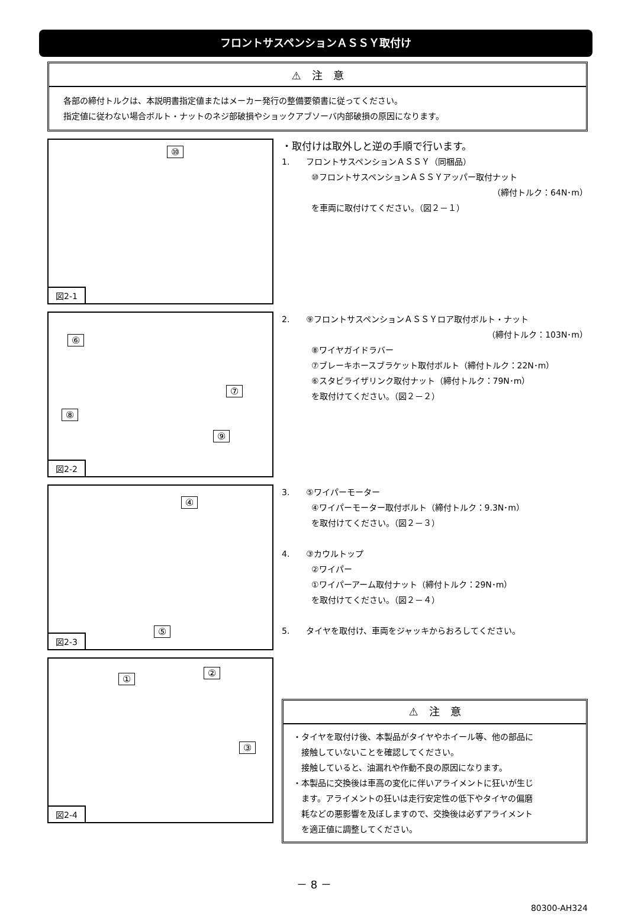フロントサスペンションＡＳＳＹ取付け
⚠　注　意
各部の締付トルクは、本説明書指定値またはメーカー発行の整備要領書に従ってください。
指定値に従わない場合ボルト・ナットのネジ部破損やショックアブソーバ内部破損の原因になります。
⑩
図2-1
・取付けは取外しと逆の手順で行います。
1.　　フロントサスペンションＡＳＳＹ（同梱品）
⑩フロントサスペンションＡＳＳＹアッパー取付ナット
（締付トルク：64N･m）
を車両に取付けてください。（図２－１）
⑥
⑦
⑧
⑨
図2-2
2.　　⑨フロントサスペンションＡＳＳＹロア取付ボルト・ナット
（締付トルク：103N･m）
⑧ワイヤガイドラバー
⑦ブレーキホースブラケット取付ボルト（締付トルク：22N･m）
⑥スタビライザリンク取付ナット（締付トルク：79N･m）
を取付けてください。（図２－２）
④
⑤
図2-3
3.　　⑤ワイパーモーター
④ワイパーモーター取付ボルト（締付トルク：9.3N･m）
を取付けてください。（図２－３）
4.　　③カウルトップ
②ワイパー
①ワイパーアーム取付ナット（締付トルク：29N･m）
を取付けてください。（図２－４）
5.　　タイヤを取付け、車両をジャッキからおろしてください。
①
②
③
図2-4
⚠　注　意
・タイヤを取付け後、本製品がタイヤやホイール等、他の部品に
　接触していないことを確認してください。
　接触していると、油漏れや作動不良の原因になります。
・本製品に交換後は車高の変化に伴いアライメントに狂いが生じ
　ます。アライメントの狂いは走行安定性の低下やタイヤの偏磨
　耗などの悪影響を及ぼしますので、交換後は必ずアライメント
　を適正値に調整してください。
－ 8 －
80300-AH324